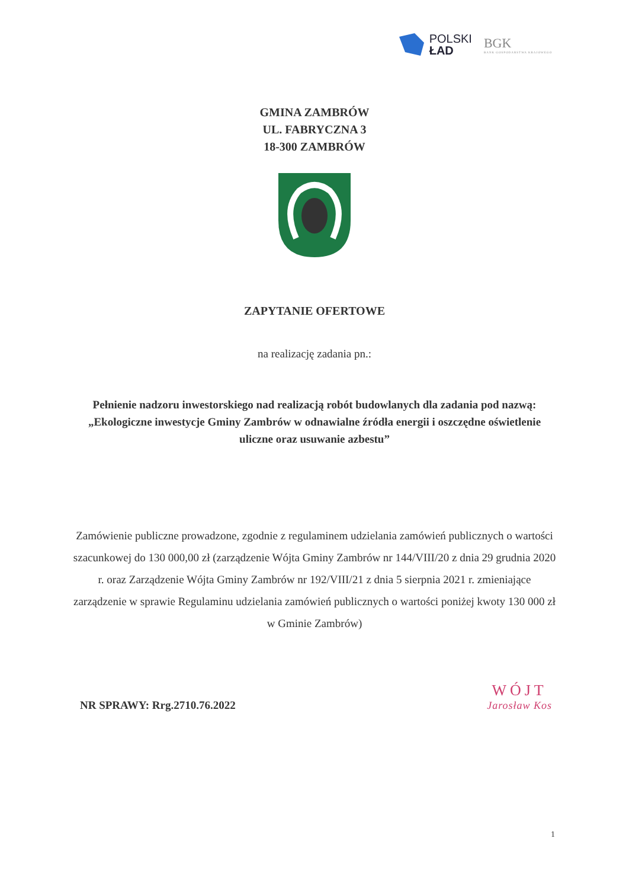POLSKI
ŁAD
BGK
BANK GOSPODARSTWA KRAJOWEGO
GMINA ZAMBRÓW
UL. FABRYCZNA 3
18-300 ZAMBRÓW
ZAPYTANIE OFERTOWE
na realizację zadania pn.:
Pełnienie nadzoru inwestorskiego nad realizacją robót budowlanych dla zadania pod nazwą: „Ekologiczne inwestycje Gminy Zambrów w odnawialne źródła energii i oszczędne oświetlenie uliczne oraz usuwanie azbestu”
Zamówienie publiczne prowadzone, zgodnie z regulaminem udzielania zamówień publicznych o wartości szacunkowej do 130 000,00 zł (zarządzenie Wójta Gminy Zambrów nr 144/VIII/20 z dnia 29 grudnia 2020 r. oraz Zarządzenie Wójta Gminy Zambrów nr 192/VIII/21 z dnia 5 sierpnia 2021 r. zmieniające zarządzenie w sprawie Regulaminu udzielania zamówień publicznych o wartości poniżej kwoty 130 000 zł w Gminie Zambrów)
NR SPRAWY: Rrg.2710.76.2022
WÓJT
Jarosław Kos
1